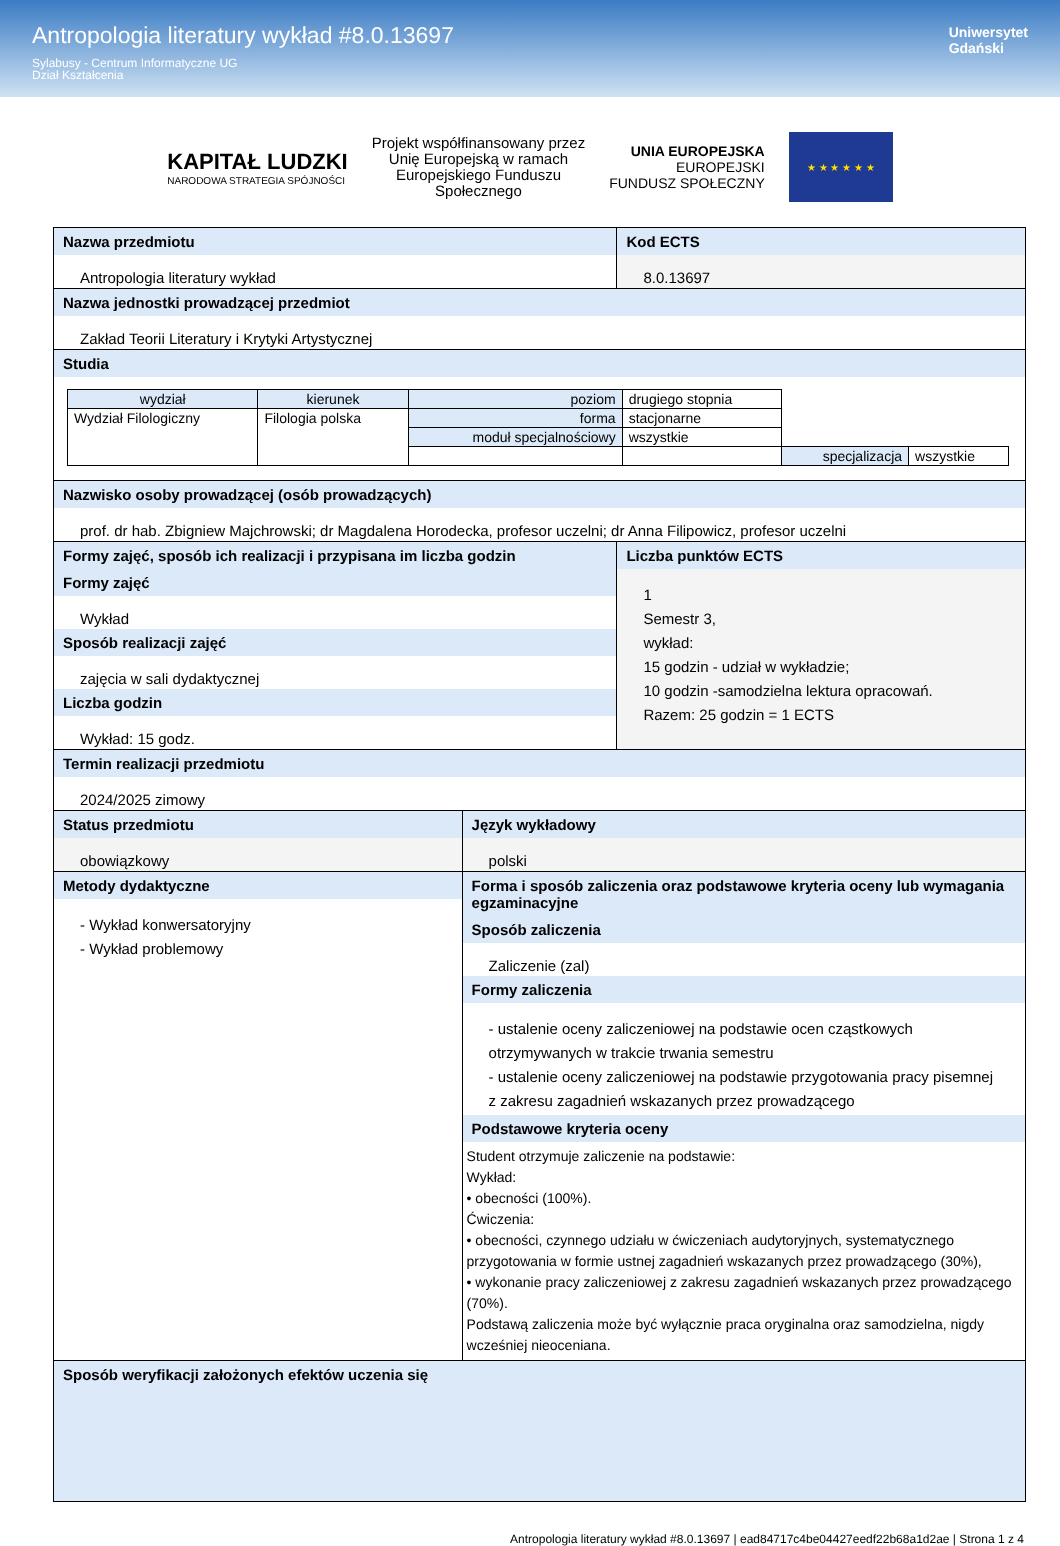Antropologia literatury wykład #8.0.13697
Sylabusy - Centrum Informatyczne UG
Dział Kształcenia
Uniwersytet
Gdański
KAPITAŁ LUDZKI
NARODOWA STRATEGIA SPÓJNOŚCI
Projekt współfinansowany przez
Unię Europejską w ramach
Europejskiego Funduszu
Społecznego
UNIA EUROPEJSKA
EUROPEJSKI
FUNDUSZ SPOŁECZNY
★ ★ ★ ★ ★ ★
Nazwa przedmiotu
Antropologia literatury wykład
Kod ECTS
8.0.13697
Nazwa jednostki prowadzącej przedmiot
Zakład Teorii Literatury i Krytyki Artystycznej
Studia
| wydział | kierunek | poziom | drugiego stopnia | | |
| Wydział Filologiczny | Filologia polska | forma | stacjonarne | | |
| | | moduł specjalnościowy | wszystkie | | |
| | | | | specjalizacja | wszystkie |
Nazwisko osoby prowadzącej (osób prowadzących)
prof. dr hab. Zbigniew Majchrowski; dr Magdalena Horodecka, profesor uczelni; dr Anna Filipowicz, profesor uczelni
Formy zajęć, sposób ich realizacji i przypisana im liczba godzin
Formy zajęć
Wykład
Sposób realizacji zajęć
zajęcia w sali dydaktycznej
Liczba godzin
Wykład: 15 godz.
Liczba punktów ECTS
1
Semestr 3,
wykład:
15 godzin - udział w wykładzie;
10 godzin -samodzielna lektura opracowań.
Razem: 25 godzin = 1 ECTS
Termin realizacji przedmiotu
2024/2025 zimowy
Status przedmiotu
obowiązkowy
Język wykładowy
polski
Metody dydaktyczne
- Wykład konwersatoryjny
- Wykład problemowy
Forma i sposób zaliczenia oraz podstawowe kryteria oceny lub wymagania egzaminacyjne
Sposób zaliczenia
Zaliczenie (zal)
Formy zaliczenia
- ustalenie oceny zaliczeniowej na podstawie ocen cząstkowych otrzymywanych w trakcie trwania semestru
- ustalenie oceny zaliczeniowej na podstawie przygotowania pracy pisemnej z zakresu zagadnień wskazanych przez prowadzącego
Podstawowe kryteria oceny
Student otrzymuje zaliczenie na podstawie:
Wykład:
• obecności (100%).
Ćwiczenia:
• obecności, czynnego udziału w ćwiczeniach audytoryjnych, systematycznego przygotowania w formie ustnej zagadnień wskazanych przez prowadzącego (30%),
• wykonanie pracy zaliczeniowej z zakresu zagadnień wskazanych przez prowadzącego (70%).
Podstawą zaliczenia może być wyłącznie praca oryginalna oraz samodzielna, nigdy wcześniej nieoceniana.
Sposób weryfikacji założonych efektów uczenia się
Antropologia literatury wykład #8.0.13697 | ead84717c4be04427eedf22b68a1d2ae | Strona 1 z 4